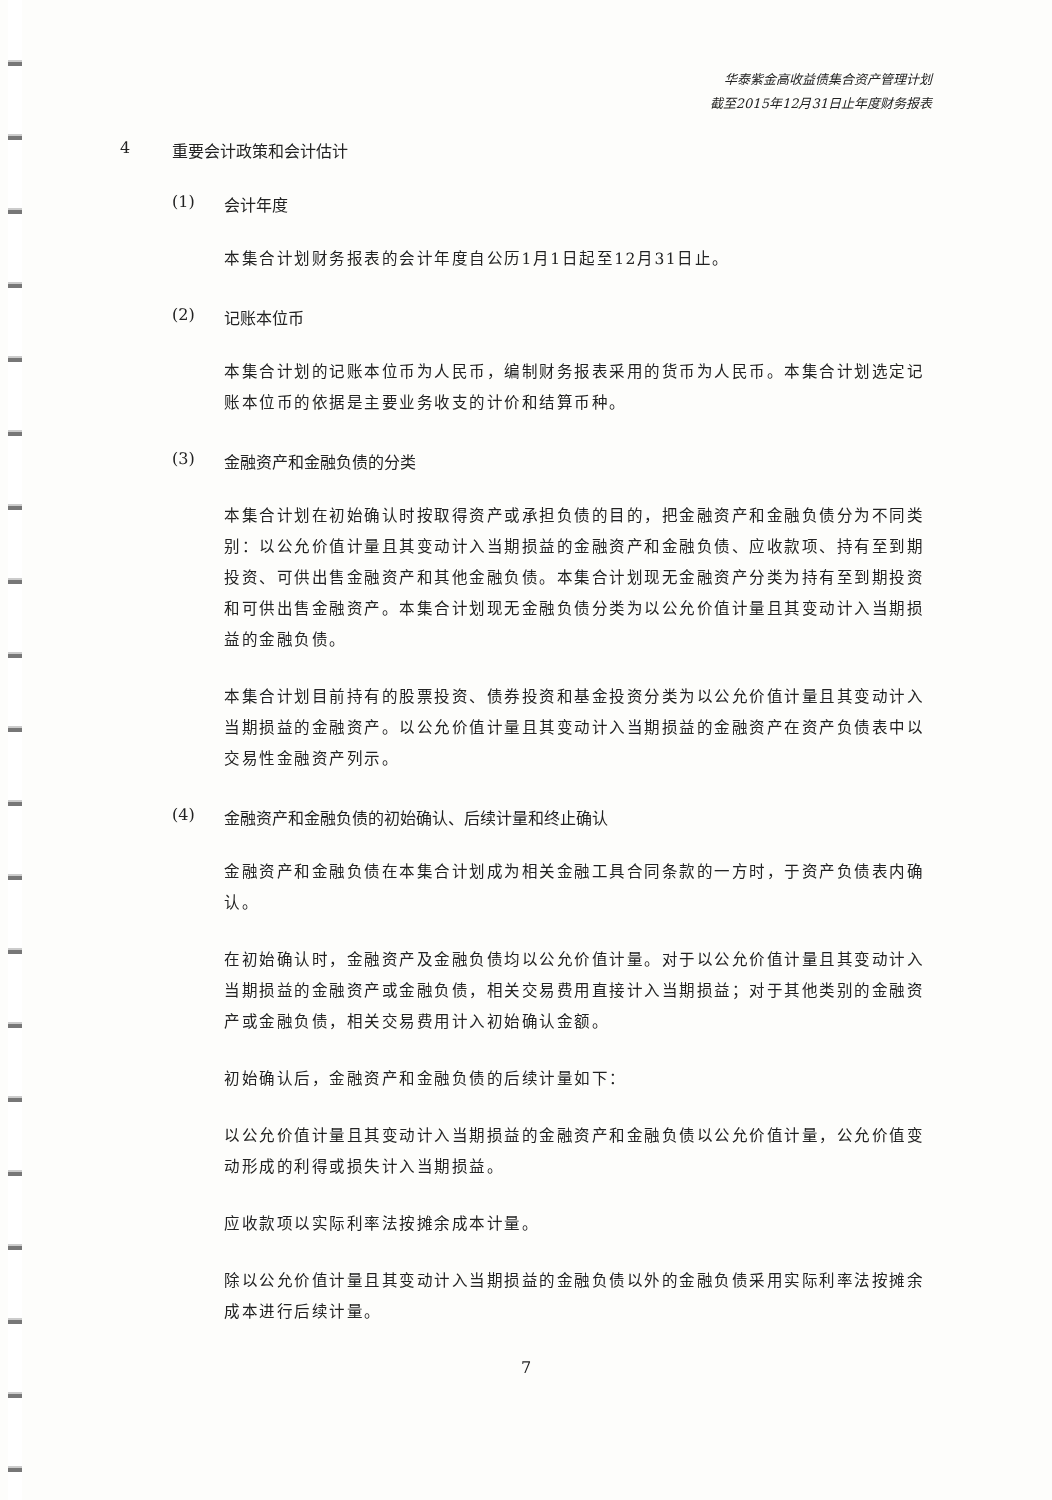华泰紫金高收益债集合资产管理计划
截至2015年12月31日止年度财务报表
4 重要会计政策和会计估计
(1) 会计年度
本集合计划财务报表的会计年度自公历1月1日起至12月31日止。
(2) 记账本位币
本集合计划的记账本位币为人民币，编制财务报表采用的货币为人民币。本集合计划选定记账本位币的依据是主要业务收支的计价和结算币种。
(3) 金融资产和金融负债的分类
本集合计划在初始确认时按取得资产或承担负债的目的，把金融资产和金融负债分为不同类别：以公允价值计量且其变动计入当期损益的金融资产和金融负债、应收款项、持有至到期投资、可供出售金融资产和其他金融负债。本集合计划现无金融资产分类为持有至到期投资和可供出售金融资产。本集合计划现无金融负债分类为以公允价值计量且其变动计入当期损益的金融负债。
本集合计划目前持有的股票投资、债券投资和基金投资分类为以公允价值计量且其变动计入当期损益的金融资产。以公允价值计量且其变动计入当期损益的金融资产在资产负债表中以交易性金融资产列示。
(4) 金融资产和金融负债的初始确认、后续计量和终止确认
金融资产和金融负债在本集合计划成为相关金融工具合同条款的一方时，于资产负债表内确认。
在初始确认时，金融资产及金融负债均以公允价值计量。对于以公允价值计量且其变动计入当期损益的金融资产或金融负债，相关交易费用直接计入当期损益；对于其他类别的金融资产或金融负债，相关交易费用计入初始确认金额。
初始确认后，金融资产和金融负债的后续计量如下：
以公允价值计量且其变动计入当期损益的金融资产和金融负债以公允价值计量，公允价值变动形成的利得或损失计入当期损益。
应收款项以实际利率法按摊余成本计量。
除以公允价值计量且其变动计入当期损益的金融负债以外的金融负债采用实际利率法按摊余成本进行后续计量。
7